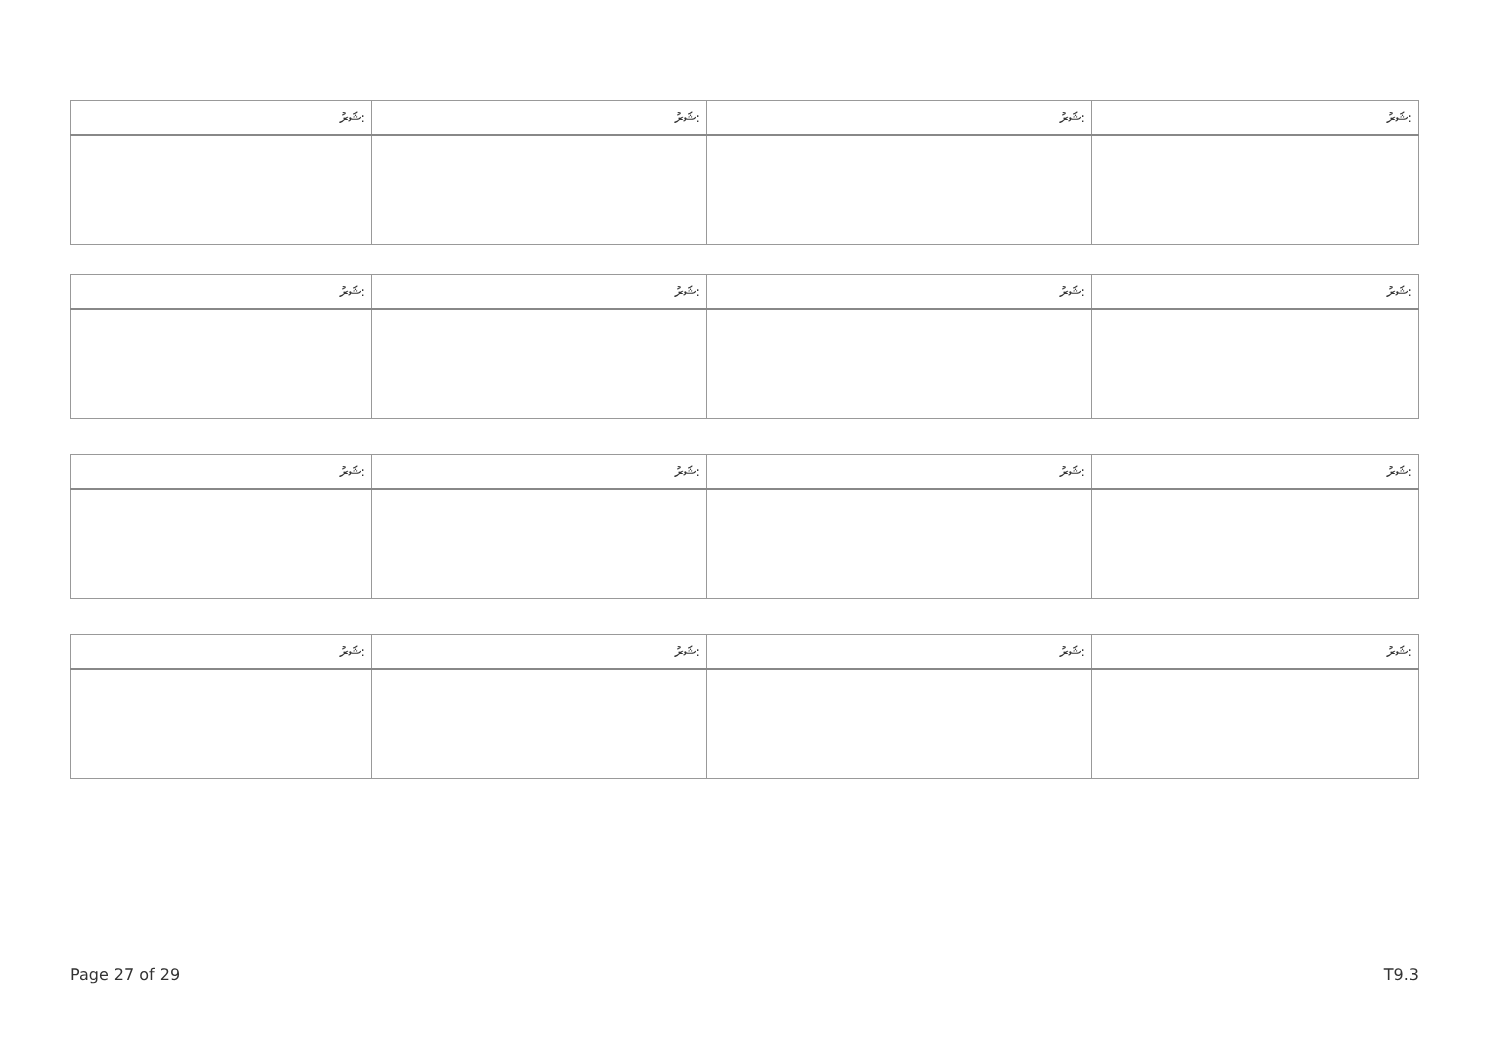| ޝަރު: | ޝަރު: | ޝަރު: | ޝަރު: |
| --- | --- | --- | --- |
| ޝަރު: | ޝަރު: | ޝަރު: | ޝަރު: |
| --- | --- | --- | --- |
| ޝަރު: | ޝަރު: | ޝަރު: | ޝަރު: |
| --- | --- | --- | --- |
| ޝަރު: | ޝަރު: | ޝަރު: | ޝަރު: |
| --- | --- | --- | --- |
Page 27 of 29 T9.3